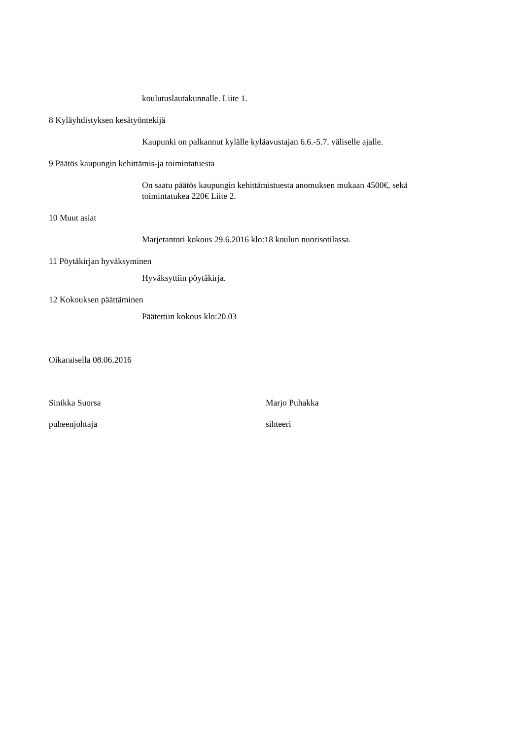koulutuslautakunnalle. Liite 1.
8 Kyläyhdistyksen kesätyöntekijä
Kaupunki on palkannut kylälle kyläavustajan 6.6.-5.7. väliselle ajalle.
9 Päätös kaupungin kehittämis-ja toimintatuesta
On saatu päätös kaupungin kehittämistuesta anomuksen mukaan 4500€, sekä
toimintatukea 220€ Liite 2.
10 Muut asiat
Marjetantori kokous 29.6.2016 klo:18 koulun nuorisotilassa.
11 Pöytäkirjan hyväksyminen
Hyväksyttiin pöytäkirja.
12 Kokouksen päättäminen
Päätettiin kokous klo:20.03
Oikaraisella 08.06.2016
Sinikka Suorsa Marjo Puhakka
puheenjohtaja sihteeri